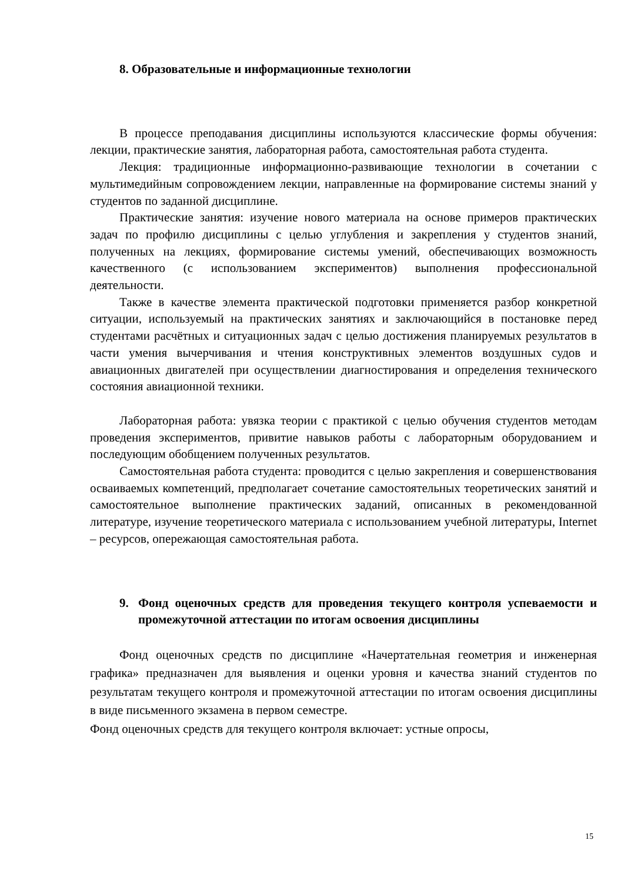8. Образовательные и информационные технологии
В процессе преподавания дисциплины используются классические формы обучения: лекции, практические занятия, лабораторная работа, самостоятельная работа студента.
Лекция: традиционные информационно-развивающие технологии в сочетании с мультимедийным сопровождением лекции, направленные на формирование системы знаний у студентов по заданной дисциплине.
Практические занятия: изучение нового материала на основе примеров практических задач по профилю дисциплины с целью углубления и закрепления у студентов знаний, полученных на лекциях, формирование системы умений, обеспечивающих возможность качественного (с использованием экспериментов) выполнения профессиональной деятельности.
Также в качестве элемента практической подготовки применяется разбор конкретной ситуации, используемый на практических занятиях и заключающийся в постановке перед студентами расчётных и ситуационных задач с целью достижения планируемых результатов в части умения вычерчивания и чтения конструктивных элементов воздушных судов и авиационных двигателей при осуществлении диагностирования и определения технического состояния авиационной техники.
Лабораторная работа: увязка теории с практикой с целью обучения студентов методам проведения экспериментов, привитие навыков работы с лабораторным оборудованием и последующим обобщением полученных результатов.
Самостоятельная работа студента: проводится с целью закрепления и совершенствования осваиваемых компетенций, предполагает сочетание самостоятельных теоретических занятий и самостоятельное выполнение практических заданий, описанных в рекомендованной литературе, изучение теоретического материала с использованием учебной литературы, Internet – ресурсов, опережающая самостоятельная работа.
9. Фонд оценочных средств для проведения текущего контроля успеваемости и промежуточной аттестации по итогам освоения дисциплины
Фонд оценочных средств по дисциплине «Начертательная геометрия и инженерная графика» предназначен для выявления и оценки уровня и качества знаний студентов по результатам текущего контроля и промежуточной аттестации по итогам освоения дисциплины в виде письменного экзамена в первом семестре.
Фонд оценочных средств для текущего контроля включает: устные опросы,
15